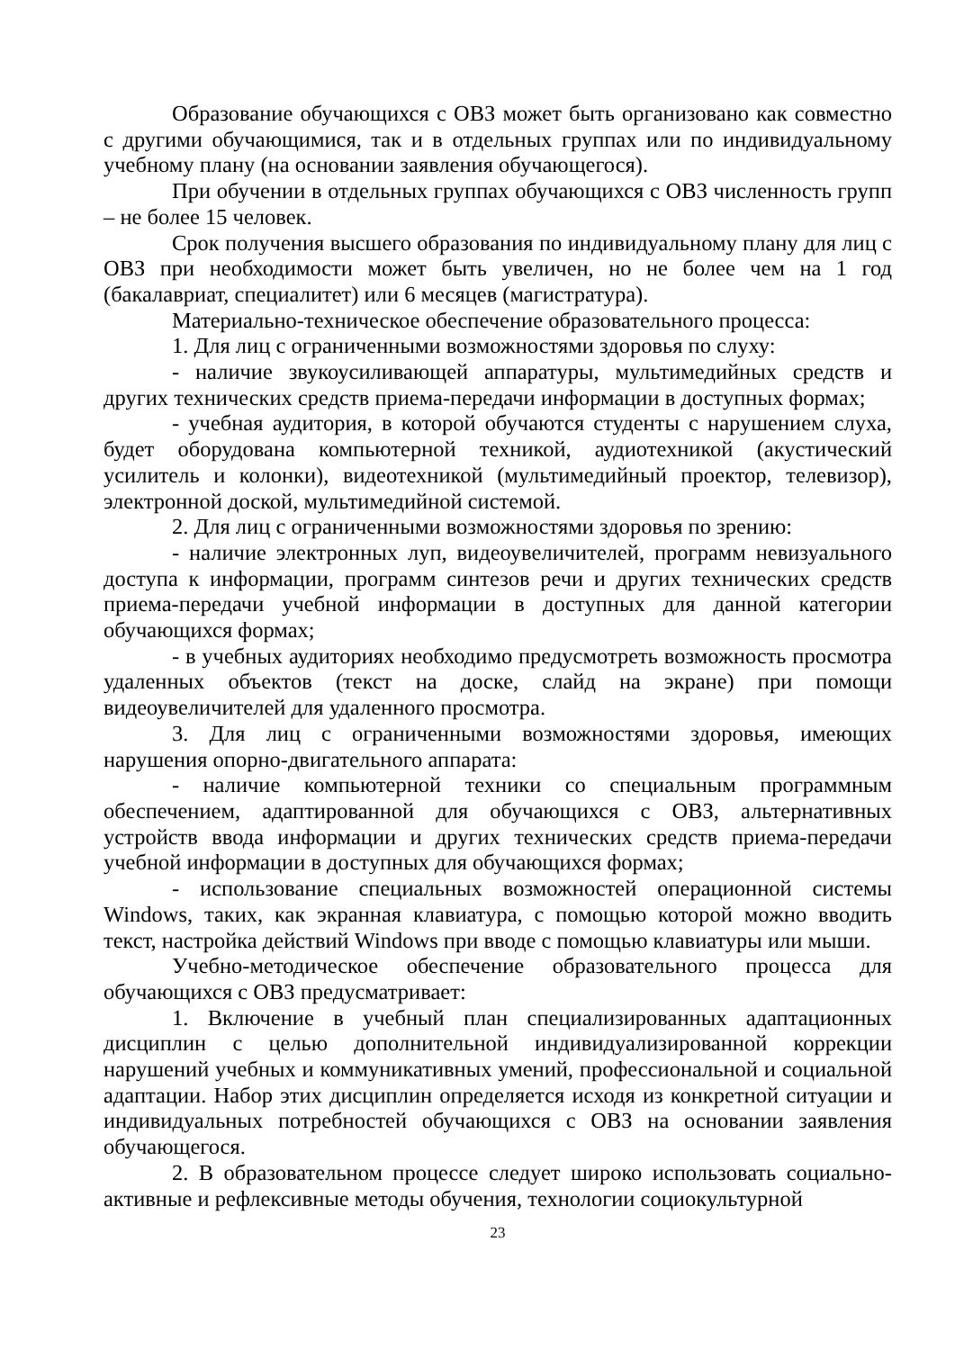Образование обучающихся с ОВЗ может быть организовано как совместно с другими обучающимися, так и в отдельных группах или по индивидуальному учебному плану (на основании заявления обучающегося).
При обучении в отдельных группах обучающихся с ОВЗ численность групп – не более 15 человек.
Срок получения высшего образования по индивидуальному плану для лиц с ОВЗ при необходимости может быть увеличен, но не более чем на 1 год (бакалавриат, специалитет) или 6 месяцев (магистратура).
Материально-техническое обеспечение образовательного процесса:
1. Для лиц с ограниченными возможностями здоровья по слуху:
- наличие звукоусиливающей аппаратуры, мультимедийных средств и других технических средств приема-передачи информации в доступных формах;
- учебная аудитория, в которой обучаются студенты с нарушением слуха, будет оборудована компьютерной техникой, аудиотехникой (акустический усилитель и колонки), видеотехникой (мультимедийный проектор, телевизор), электронной доской, мультимедийной системой.
2. Для лиц с ограниченными возможностями здоровья по зрению:
- наличие электронных луп, видеоувеличителей, программ невизуального доступа к информации, программ синтезов речи и других технических средств приема-передачи учебной информации в доступных для данной категории обучающихся формах;
- в учебных аудиториях необходимо предусмотреть возможность просмотра удаленных объектов (текст на доске, слайд на экране) при помощи видеоувеличителей для удаленного просмотра.
3. Для лиц с ограниченными возможностями здоровья, имеющих нарушения опорно-двигательного аппарата:
- наличие компьютерной техники со специальным программным обеспечением, адаптированной для обучающихся с ОВЗ, альтернативных устройств ввода информации и других технических средств приема-передачи учебной информации в доступных для обучающихся формах;
- использование специальных возможностей операционной системы Windows, таких, как экранная клавиатура, с помощью которой можно вводить текст, настройка действий Windows при вводе с помощью клавиатуры или мыши.
Учебно-методическое обеспечение образовательного процесса для обучающихся с ОВЗ предусматривает:
1. Включение в учебный план специализированных адаптационных дисциплин с целью дополнительной индивидуализированной коррекции нарушений учебных и коммуникативных умений, профессиональной и социальной адаптации. Набор этих дисциплин определяется исходя из конкретной ситуации и индивидуальных потребностей обучающихся с ОВЗ на основании заявления обучающегося.
2. В образовательном процессе следует широко использовать социально-активные и рефлексивные методы обучения, технологии социокультурной
23